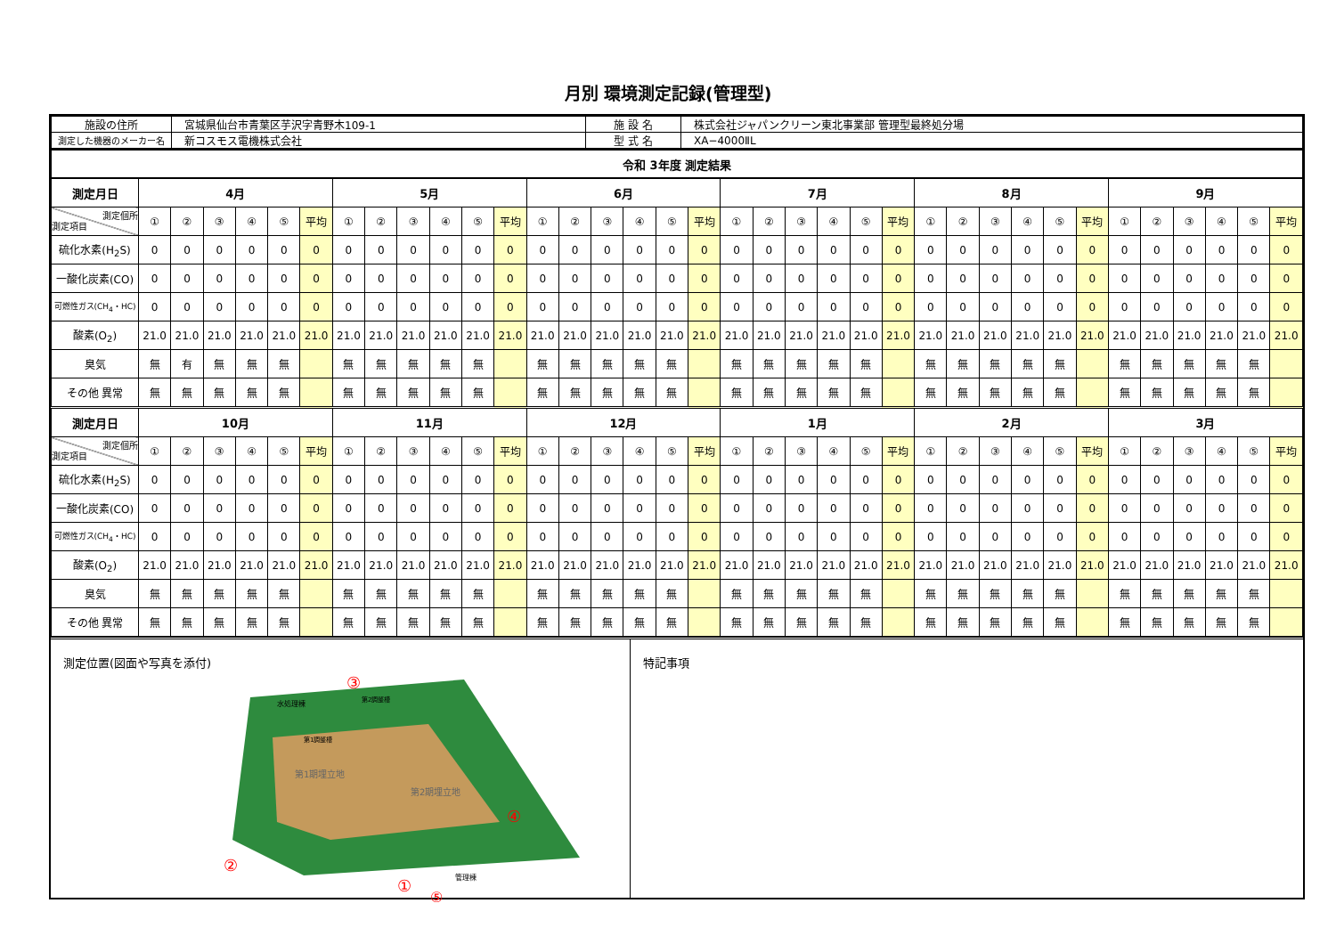月別 環境測定記録(管理型)
| 施設の住所 | 宮城県仙台市青葉区芋沢字青野木109-1 | 施 設 名 | 株式会社ジャパンクリーン東北事業部 管理型最終処分場 |
| 測定した機器のメーカー名 | 新コスモス電機株式会社 | 型 式 名 | XA−4000ⅡL |
| 令和 3年度 測定結果 |
| 測定月日 | 4月 | | | | | | 5月 | | | | | | 6月 | | | | | | 7月 | | | | | | 8月 | | | | | | 9月 | | | | | |
| --- | --- | --- | --- | --- | --- | --- | --- | --- | --- | --- | --- | --- | --- | --- | --- | --- | --- | --- | --- | --- | --- | --- | --- | --- | --- | --- | --- | --- | --- | --- | --- | --- | --- | --- | --- | --- |
| 測定個所 測定項目 | ① | ② | ③ | ④ | ⑤ | 平均 | ① | ② | ③ | ④ | ⑤ | 平均 | ① | ② | ③ | ④ | ⑤ | 平均 | ① | ② | ③ | ④ | ⑤ | 平均 | ① | ② | ③ | ④ | ⑤ | 平均 | ① | ② | ③ | ④ | ⑤ | 平均 |
| 硫化水素(H<sub>2</sub>S) | 0 | 0 | 0 | 0 | 0 | 0 | 0 | 0 | 0 | 0 | 0 | 0 | 0 | 0 | 0 | 0 | 0 | 0 | 0 | 0 | 0 | 0 | 0 | 0 | 0 | 0 | 0 | 0 | 0 | 0 | 0 | 0 | 0 | 0 | 0 | 0 |
| 一酸化炭素(CO) | 0 | 0 | 0 | 0 | 0 | 0 | 0 | 0 | 0 | 0 | 0 | 0 | 0 | 0 | 0 | 0 | 0 | 0 | 0 | 0 | 0 | 0 | 0 | 0 | 0 | 0 | 0 | 0 | 0 | 0 | 0 | 0 | 0 | 0 | 0 | 0 |
| 可燃性ガス(CH<sub>4</sub>・HC) | 0 | 0 | 0 | 0 | 0 | 0 | 0 | 0 | 0 | 0 | 0 | 0 | 0 | 0 | 0 | 0 | 0 | 0 | 0 | 0 | 0 | 0 | 0 | 0 | 0 | 0 | 0 | 0 | 0 | 0 | 0 | 0 | 0 | 0 | 0 | 0 |
| 酸素(O<sub>2</sub>) | 21.0 | 21.0 | 21.0 | 21.0 | 21.0 | 21.0 | 21.0 | 21.0 | 21.0 | 21.0 | 21.0 | 21.0 | 21.0 | 21.0 | 21.0 | 21.0 | 21.0 | 21.0 | 21.0 | 21.0 | 21.0 | 21.0 | 21.0 | 21.0 | 21.0 | 21.0 | 21.0 | 21.0 | 21.0 | 21.0 | 21.0 | 21.0 | 21.0 | 21.0 | 21.0 | 21.0 |
| 臭気 | 無 | 有 | 無 | 無 | 無 | | 無 | 無 | 無 | 無 | 無 | | 無 | 無 | 無 | 無 | 無 | | 無 | 無 | 無 | 無 | 無 | | 無 | 無 | 無 | 無 | 無 | | 無 | 無 | 無 | 無 | 無 | |
| その他 異常 | 無 | 無 | 無 | 無 | 無 | | 無 | 無 | 無 | 無 | 無 | | 無 | 無 | 無 | 無 | 無 | | 無 | 無 | 無 | 無 | 無 | | 無 | 無 | 無 | 無 | 無 | | 無 | 無 | 無 | 無 | 無 | |
| 測定月日 | 10月 | | | | | | 11月 | | | | | | 12月 | | | | | | 1月 | | | | | | 2月 | | | | | | 3月 | | | | | |
| 測定個所 測定項目 | ① | ② | ③ | ④ | ⑤ | 平均 | ① | ② | ③ | ④ | ⑤ | 平均 | ① | ② | ③ | ④ | ⑤ | 平均 | ① | ② | ③ | ④ | ⑤ | 平均 | ① | ② | ③ | ④ | ⑤ | 平均 | ① | ② | ③ | ④ | ⑤ | 平均 |
| 硫化水素(H<sub>2</sub>S) | 0 | 0 | 0 | 0 | 0 | 0 | 0 | 0 | 0 | 0 | 0 | 0 | 0 | 0 | 0 | 0 | 0 | 0 | 0 | 0 | 0 | 0 | 0 | 0 | 0 | 0 | 0 | 0 | 0 | 0 | 0 | 0 | 0 | 0 | 0 | 0 |
| 一酸化炭素(CO) | 0 | 0 | 0 | 0 | 0 | 0 | 0 | 0 | 0 | 0 | 0 | 0 | 0 | 0 | 0 | 0 | 0 | 0 | 0 | 0 | 0 | 0 | 0 | 0 | 0 | 0 | 0 | 0 | 0 | 0 | 0 | 0 | 0 | 0 | 0 | 0 |
| 可燃性ガス(CH<sub>4</sub>・HC) | 0 | 0 | 0 | 0 | 0 | 0 | 0 | 0 | 0 | 0 | 0 | 0 | 0 | 0 | 0 | 0 | 0 | 0 | 0 | 0 | 0 | 0 | 0 | 0 | 0 | 0 | 0 | 0 | 0 | 0 | 0 | 0 | 0 | 0 | 0 | 0 |
| 酸素(O<sub>2</sub>) | 21.0 | 21.0 | 21.0 | 21.0 | 21.0 | 21.0 | 21.0 | 21.0 | 21.0 | 21.0 | 21.0 | 21.0 | 21.0 | 21.0 | 21.0 | 21.0 | 21.0 | 21.0 | 21.0 | 21.0 | 21.0 | 21.0 | 21.0 | 21.0 | 21.0 | 21.0 | 21.0 | 21.0 | 21.0 | 21.0 | 21.0 | 21.0 | 21.0 | 21.0 | 21.0 | 21.0 |
| 臭気 | 無 | 無 | 無 | 無 | 無 | | 無 | 無 | 無 | 無 | 無 | | 無 | 無 | 無 | 無 | 無 | | 無 | 無 | 無 | 無 | 無 | | 無 | 無 | 無 | 無 | 無 | | 無 | 無 | 無 | 無 | 無 | |
| その他 異常 | 無 | 無 | 無 | 無 | 無 | | 無 | 無 | 無 | 無 | 無 | | 無 | 無 | 無 | 無 | 無 | | 無 | 無 | 無 | 無 | 無 | | 無 | 無 | 無 | 無 | 無 | | 無 | 無 | 無 | 無 | 無 | |
測定位置(図面や写真を添付)
第1期埋立地
第2期埋立地
水処理棟
第2調整槽
第1調整槽
管理棟
③
④
②
①
⑤
特記事項